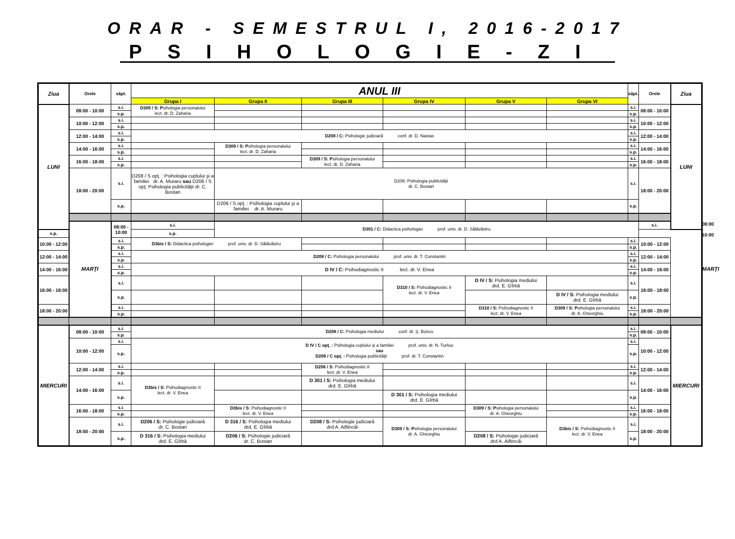ORAR - SEMESTRUL I, 2016-2017
PSIHOLOGIE-ZI
| Ziua | Orele | săpt. | ANUL III | | | | | | săpt. | Orele | Ziua | | |
| --- | --- | --- | --- | --- | --- | --- | --- | --- | --- | --- | --- | --- | --- |
| | | | Grupa I | Grupa II | Grupa III | Grupa IV | Grupa V | Grupa VI | | | | | |
| LUNI | 08:00 - 10:00 | s.i. | D309 / S: P sihologia personalului lect. dr. D. Zaharia | | | | | | s.i. | 08:00 - 10:00 | LUNI | | |
| | | s.p. | | | | | | | s.p. | | | | |
| | 10:00 - 12:00 | s.i. | | | | | | | s.i. | 10:00 - 12:00 | | | |
| | | s.p. | | | | | | | s.p. | | | | |
| | 12:00 - 14:00 | s.i. | D208 / C: Psihologie judiciară conf. dr. D. Nastas | | | | | | s.i. | 12:00 - 14:00 | | | |
| | | s.p. | | | | | | | s.p. | | | | |
| | 14:00 - 16:00 | s.i. | | D309 / S: P sihologia personalului lect. dr. D. Zaharia | | | | | s.i. | 14:00 - 16:00 | | | |
| | | s.p. | | | | | | | s.p. | | | | |
| | 16:00 - 18:00 | s.i. | | | D309 / S: P sihologia personalului lect. dr. D. Zaharia | | | | s.i. | 16:00 - 18:00 | | | |
| | | s.p. | | | | | | | s.p. | | | | |
| | 18:00 - 20:00 | s.i. | D208 / S opţ. : Psihologia cuplului şi a familiei dr. A. Muraru sau D206 / S opţ: Psihologia publicităţii dr. C. Bostan | D206: Psihologia publicităţii dr. C. Bostan | | | | | s.i. | 18:00 - 20:00 | | | |
| | | s.p. | | D206 / S opţ. : Psihologia cuplului şi a familiei dr. A. Muraru | | | | | s.p. | | | | |
| | MARŢI | 08:00 - 10:00 | s.i. | D301 / C: Didactica psihologiei prof. univ. dr. D. Sălăvăstru | | | | | | s.i. | | 08:00 - 10:00 | MARŢI |
| s.p. | | | s.p. | | | | | | | | | | |
| 10:00 - 12:00 | | s.i. | D3bis / S: Didactica psihologiei prof. univ. dr. D. Sălăvăstru | | | | | | s.i. | 10:00 - 12:00 | | | |
| | | s.p. | | | | | | | s.p. | | | | |
| 12:00 - 14:00 | | s.i. | D208 / C: Psihologia personalului prof. univ. dr. T. Constantin | | | | | | s.i. | 12:00 - 14:00 | | | |
| | | s.p. | | | | | | | s.p. | | | | |
| 14:00 - 16:00 | | s.i. | D IV / C: Psihodiagnostic II lect. dr. V. Enea | | | | | | s.i. | 14:00 - 16:00 | | | |
| | | s.p. | | | | | | | s.p. | | | | |
| 16:00 - 18:00 | | s.i. | | | | D310 / S: Psihodiagnostic II lect. dr. V. Enea | D IV / S: Psihologia mediului drd. E. Gîrbă | | s.i. | 16:00 - 18:00 | | | |
| | | s.p. | | | | | | D IV / S: Psihologia mediului drd. E. Gîrbă | s.p. | | | | |
| 18:00 - 20:00 | | s.i. | | | | | D310 / S: Psihodiagnostic II lect. dr. V. Enea | D309 / S: P sihologia personalului dr. A. Gheorghiu | s.i. | 18:00 - 20:00 | | | |
| | | s.p. | | | | | | | s.p. | | | | |
| MIERCURI | 08:00 - 10:00 | s.i. | D208 / C: Psihologia mediului conf. dr. Ş. Boncu | | | | | | s.i. | 08:00 - 10:00 | MIERCURI | | |
| | | s.p. | | | | | | | s.p. | | | | |
| | 10:00 - 12:00 | s.i. | D IV / C opţ. : Psihologia cuplului şi a familiei prof. univ. dr. N. Turliuc sau D208 / C opţ. : Psihologia publicităţii prof. dr. T. Constantin | | | | | | s.i. | 10:00 - 12:00 | | | |
| | | s.p. | | | | | | | s.p. | | | | |
| | 12:00 - 14:00 | s.i. | | | D206 / S: Psihodiagnostic II lect. dr. V. Enea | | | | s.i. | 12:00 - 14:00 | | | |
| | | s.p. | | | | | | | s.p. | | | | |
| | 14:00 - 16:00 | s.i. | D3bis / S: Psihodiagnostic II lect. dr. V. Enea | | D 301 / S: Psihologia mediului drd. E. Gîrbă | | | | s.i. | 14:00 - 16:00 | | | |
| | | s.p. | | | | D 301 / S: Psihologia mediului drd. E. Gîrbă | | | s.p. | | | | |
| | 16:00 - 18:00 | s.i. | | D3bis / S: Psihodiagnostic II lect. dr. V. Enea | | | D309 / S: P sihologia personalului dr. A. Gheorghiu | | s.i. | 16:00 - 18:00 | | | |
| | | s.p. | | | | | | | s.p. | | | | |
| | 18:00 - 20:00 | s.i. | D206 / S: Psihologie judiciară dr. C. Bostan | D 316 / S: Psihologia mediului drd. E. Gîrbă | D208 / S: Psihologie judiciară drd A. Aiftincăi | D309 / S: P sihologia personalului dr. A. Gheorghiu | | D3bis / S: Psihodiagnostic II lect. dr. V. Enea | s.i. | 18:00 - 20:00 | | | |
| | | s.p. | D 316 / S: Psihologia mediului drd. E. Gîrbă | D206 / S: Psihologie judiciară dr. C. Bostan | | | D208 / S: Psihologie judiciară drd A. Aiftincăi | | s.p. | | | | |